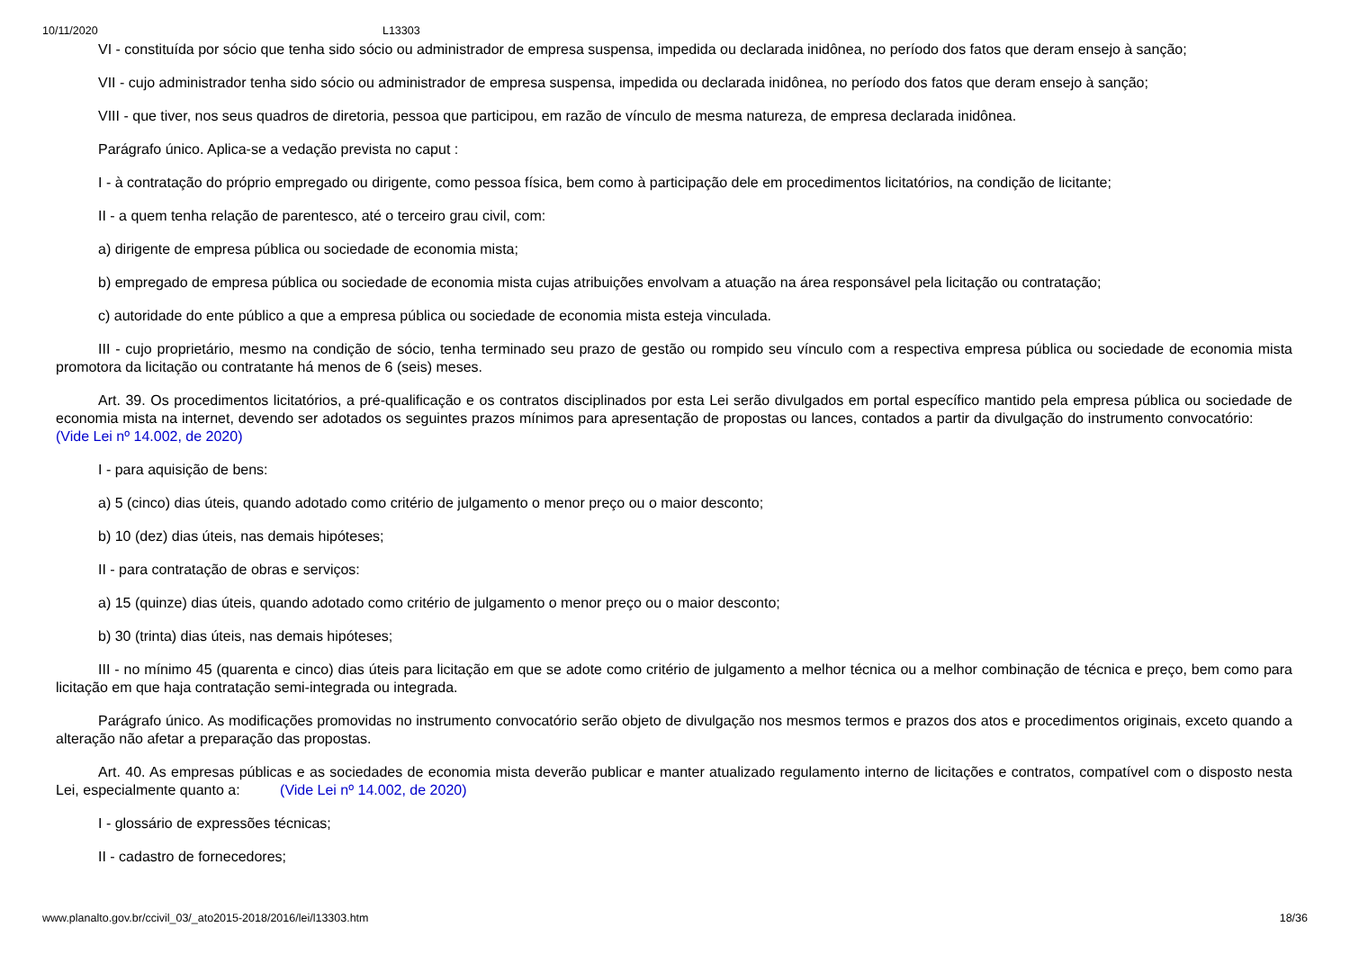10/11/2020 L13303
VI - constituída por sócio que tenha sido sócio ou administrador de empresa suspensa, impedida ou declarada inidônea, no período dos fatos que deram ensejo à sanção;
VII - cujo administrador tenha sido sócio ou administrador de empresa suspensa, impedida ou declarada inidônea, no período dos fatos que deram ensejo à sanção;
VIII - que tiver, nos seus quadros de diretoria, pessoa que participou, em razão de vínculo de mesma natureza, de empresa declarada inidônea.
Parágrafo único. Aplica-se a vedação prevista no caput :
I - à contratação do próprio empregado ou dirigente, como pessoa física, bem como à participação dele em procedimentos licitatórios, na condição de licitante;
II - a quem tenha relação de parentesco, até o terceiro grau civil, com:
a) dirigente de empresa pública ou sociedade de economia mista;
b) empregado de empresa pública ou sociedade de economia mista cujas atribuições envolvam a atuação na área responsável pela licitação ou contratação;
c) autoridade do ente público a que a empresa pública ou sociedade de economia mista esteja vinculada.
III - cujo proprietário, mesmo na condição de sócio, tenha terminado seu prazo de gestão ou rompido seu vínculo com a respectiva empresa pública ou sociedade de economia mista promotora da licitação ou contratante há menos de 6 (seis) meses.
Art. 39. Os procedimentos licitatórios, a pré-qualificação e os contratos disciplinados por esta Lei serão divulgados em portal específico mantido pela empresa pública ou sociedade de economia mista na internet, devendo ser adotados os seguintes prazos mínimos para apresentação de propostas ou lances, contados a partir da divulgação do instrumento convocatório: (Vide Lei nº 14.002, de 2020)
I - para aquisição de bens:
a) 5 (cinco) dias úteis, quando adotado como critério de julgamento o menor preço ou o maior desconto;
b) 10 (dez) dias úteis, nas demais hipóteses;
II - para contratação de obras e serviços:
a) 15 (quinze) dias úteis, quando adotado como critério de julgamento o menor preço ou o maior desconto;
b) 30 (trinta) dias úteis, nas demais hipóteses;
III - no mínimo 45 (quarenta e cinco) dias úteis para licitação em que se adote como critério de julgamento a melhor técnica ou a melhor combinação de técnica e preço, bem como para licitação em que haja contratação semi-integrada ou integrada.
Parágrafo único. As modificações promovidas no instrumento convocatório serão objeto de divulgação nos mesmos termos e prazos dos atos e procedimentos originais, exceto quando a alteração não afetar a preparação das propostas.
Art. 40. As empresas públicas e as sociedades de economia mista deverão publicar e manter atualizado regulamento interno de licitações e contratos, compatível com o disposto nesta Lei, especialmente quanto a: (Vide Lei nº 14.002, de 2020)
I - glossário de expressões técnicas;
II - cadastro de fornecedores;
www.planalto.gov.br/ccivil_03/_ato2015-2018/2016/lei/l13303.htm 18/36